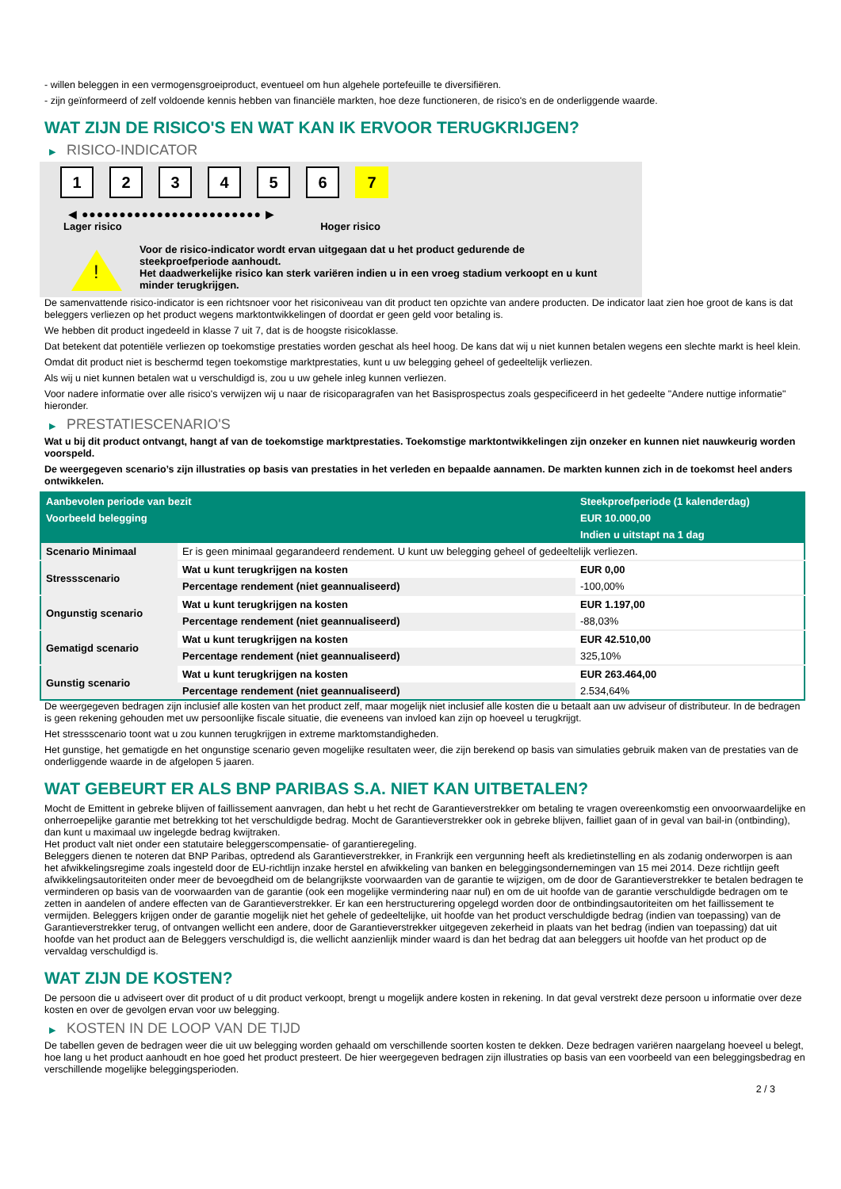- willen beleggen in een vermogensgroeiproduct, eventueel om hun algehele portefeuille te diversifiëren.
- zijn geïnformeerd of zelf voldoende kennis hebben van financiële markten, hoe deze functioneren, de risico's en de onderliggende waarde.
WAT ZIJN DE RISICO'S EN WAT KAN IK ERVOOR TERUGKRIJGEN?
▶ RISICO-INDICATOR
1 2 3 4 5 6 7
◀ ●●●●●●●●●●●●●●●●●●●●●●●● ▶
Lager risico Hoger risico
!
Voor de risico-indicator wordt ervan uitgegaan dat u het product gedurende de steekproefperiode aanhoudt.
Het daadwerkelijke risico kan sterk variëren indien u in een vroeg stadium verkoopt en u kunt minder terugkrijgen.
De samenvattende risico-indicator is een richtsnoer voor het risiconiveau van dit product ten opzichte van andere producten. De indicator laat zien hoe groot de kans is dat beleggers verliezen op het product wegens marktontwikkelingen of doordat er geen geld voor betaling is.
We hebben dit product ingedeeld in klasse 7 uit 7, dat is de hoogste risicoklasse.
Dat betekent dat potentiële verliezen op toekomstige prestaties worden geschat als heel hoog. De kans dat wij u niet kunnen betalen wegens een slechte markt is heel klein.
Omdat dit product niet is beschermd tegen toekomstige marktprestaties, kunt u uw belegging geheel of gedeeltelijk verliezen.
Als wij u niet kunnen betalen wat u verschuldigd is, zou u uw gehele inleg kunnen verliezen.
Voor nadere informatie over alle risico's verwijzen wij u naar de risicoparagrafen van het Basisprospectus zoals gespecificeerd in het gedeelte "Andere nuttige informatie" hieronder.
▶ PRESTATIESCENARIO'S
Wat u bij dit product ontvangt, hangt af van de toekomstige marktprestaties. Toekomstige marktontwikkelingen zijn onzeker en kunnen niet nauwkeurig worden voorspeld.
De weergegeven scenario’s zijn illustraties op basis van prestaties in het verleden en bepaalde aannamen. De markten kunnen zich in de toekomst heel anders ontwikkelen.
| Aanbevolen periode van bezit | | Steekproefperiode (1 kalenderdag) |
| --- | --- | --- |
| Voorbeeld belegging | | EUR 10.000,00 |
| | | Indien u uitstapt na 1 dag |
| Scenario Minimaal | Er is geen minimaal gegarandeerd rendement. U kunt uw belegging geheel of gedeeltelijk verliezen. | |
| Stressscenario | Wat u kunt terugkrijgen na kosten | EUR 0,00 |
| | Percentage rendement (niet geannualiseerd) | -100,00% |
| Ongunstig scenario | Wat u kunt terugkrijgen na kosten | EUR 1.197,00 |
| | Percentage rendement (niet geannualiseerd) | -88,03% |
| Gematigd scenario | Wat u kunt terugkrijgen na kosten | EUR 42.510,00 |
| | Percentage rendement (niet geannualiseerd) | 325,10% |
| Gunstig scenario | Wat u kunt terugkrijgen na kosten | EUR 263.464,00 |
| | Percentage rendement (niet geannualiseerd) | 2.534,64% |
De weergegeven bedragen zijn inclusief alle kosten van het product zelf, maar mogelijk niet inclusief alle kosten die u betaalt aan uw adviseur of distributeur. In de bedragen is geen rekening gehouden met uw persoonlijke fiscale situatie, die eveneens van invloed kan zijn op hoeveel u terugkrijgt.
Het stressscenario toont wat u zou kunnen terugkrijgen in extreme marktomstandigheden.
Het gunstige, het gematigde en het ongunstige scenario geven mogelijke resultaten weer, die zijn berekend op basis van simulaties gebruik maken van de prestaties van de onderliggende waarde in de afgelopen 5 jaaren.
WAT GEBEURT ER ALS BNP PARIBAS S.A. NIET KAN UITBETALEN?
Mocht de Emittent in gebreke blijven of faillissement aanvragen, dan hebt u het recht de Garantieverstrekker om betaling te vragen overeenkomstig een onvoorwaardelijke en onherroepelijke garantie met betrekking tot het verschuldigde bedrag. Mocht de Garantieverstrekker ook in gebreke blijven, failliet gaan of in geval van bail-in (ontbinding), dan kunt u maximaal uw ingelegde bedrag kwijtraken.
Het product valt niet onder een statutaire beleggerscompensatie- of garantieregeling.
Beleggers dienen te noteren dat BNP Paribas, optredend als Garantieverstrekker, in Frankrijk een vergunning heeft als kredietinstelling en als zodanig onderworpen is aan het afwikkelingsregime zoals ingesteld door de EU-richtlijn inzake herstel en afwikkeling van banken en beleggingsondernemingen van 15 mei 2014. Deze richtlijn geeft afwikkelingsautoriteiten onder meer de bevoegdheid om de belangrijkste voorwaarden van de garantie te wijzigen, om de door de Garantieverstrekker te betalen bedragen te verminderen op basis van de voorwaarden van de garantie (ook een mogelijke vermindering naar nul) en om de uit hoofde van de garantie verschuldigde bedragen om te zetten in aandelen of andere effecten van de Garantieverstrekker. Er kan een herstructurering opgelegd worden door de ontbindingsautoriteiten om het faillissement te vermijden. Beleggers krijgen onder de garantie mogelijk niet het gehele of gedeeltelijke, uit hoofde van het product verschuldigde bedrag (indien van toepassing) van de Garantieverstrekker terug, of ontvangen wellicht een andere, door de Garantieverstrekker uitgegeven zekerheid in plaats van het bedrag (indien van toepassing) dat uit hoofde van het product aan de Beleggers verschuldigd is, die wellicht aanzienlijk minder waard is dan het bedrag dat aan beleggers uit hoofde van het product op de vervaldag verschuldigd is.
WAT ZIJN DE KOSTEN?
De persoon die u adviseert over dit product of u dit product verkoopt, brengt u mogelijk andere kosten in rekening. In dat geval verstrekt deze persoon u informatie over deze kosten en over de gevolgen ervan voor uw belegging.
▶ KOSTEN IN DE LOOP VAN DE TIJD
De tabellen geven de bedragen weer die uit uw belegging worden gehaald om verschillende soorten kosten te dekken. Deze bedragen variëren naargelang hoeveel u belegt, hoe lang u het product aanhoudt en hoe goed het product presteert. De hier weergegeven bedragen zijn illustraties op basis van een voorbeeld van een beleggingsbedrag en verschillende mogelijke beleggingsperioden.
2 / 3